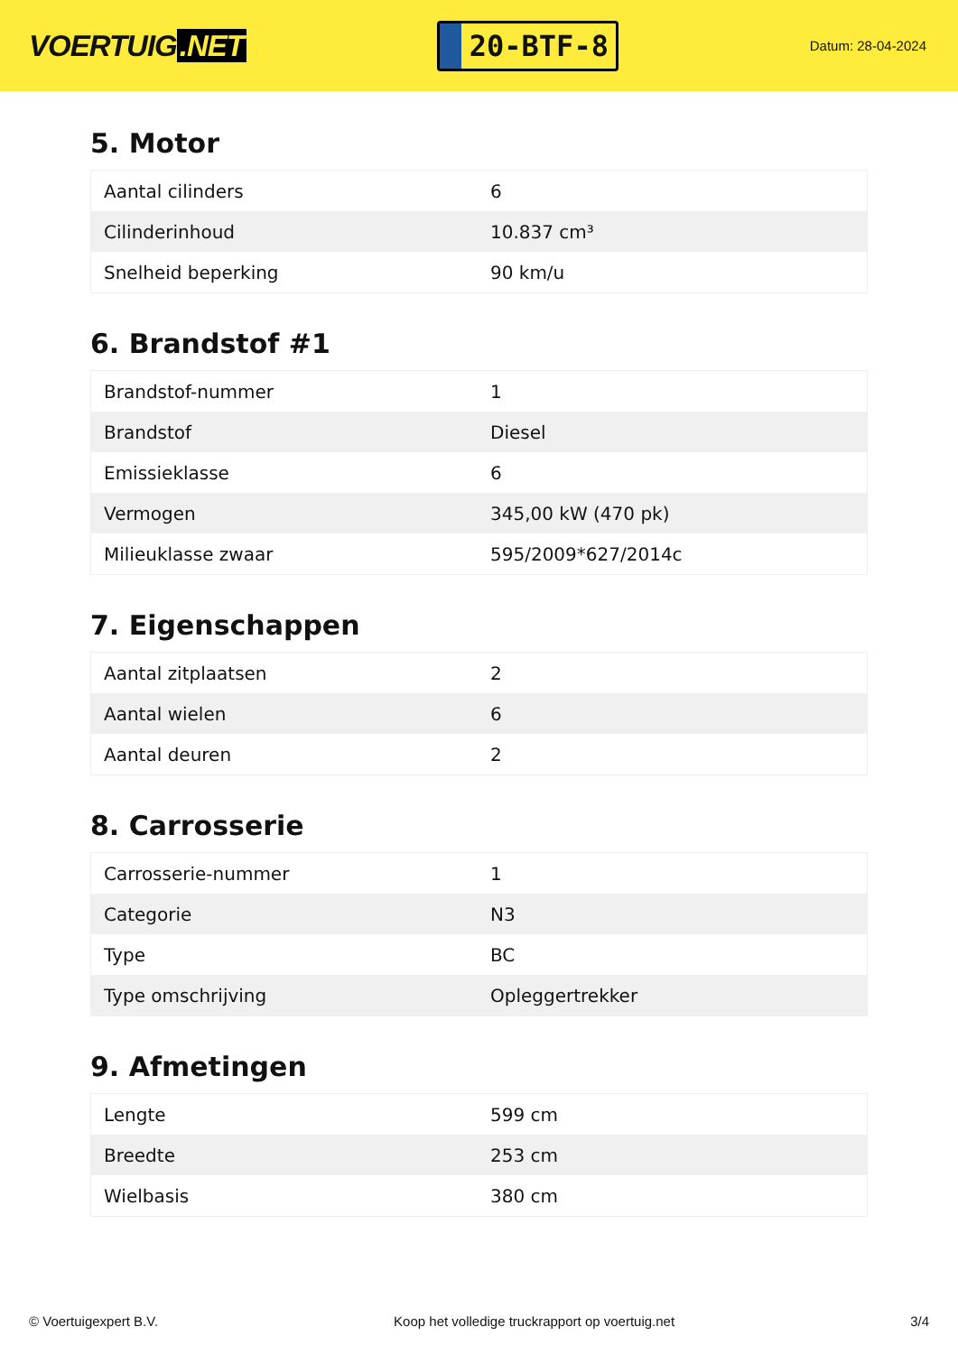VOERTUIG.NET
20-BTF-8
Datum: 28-04-2024
5. Motor
| Aantal cilinders | 6 |
| Cilinderinhoud | 10.837 cm³ |
| Snelheid beperking | 90 km/u |
6. Brandstof #1
| Brandstof-nummer | 1 |
| Brandstof | Diesel |
| Emissieklasse | 6 |
| Vermogen | 345,00 kW (470 pk) |
| Milieuklasse zwaar | 595/2009*627/2014c |
7. Eigenschappen
| Aantal zitplaatsen | 2 |
| Aantal wielen | 6 |
| Aantal deuren | 2 |
8. Carrosserie
| Carrosserie-nummer | 1 |
| Categorie | N3 |
| Type | BC |
| Type omschrijving | Opleggertrekker |
9. Afmetingen
| Lengte | 599 cm |
| Breedte | 253 cm |
| Wielbasis | 380 cm |
© Voertuigexpert B.V. Koop het volledige truckrapport op voertuig.net 3/4